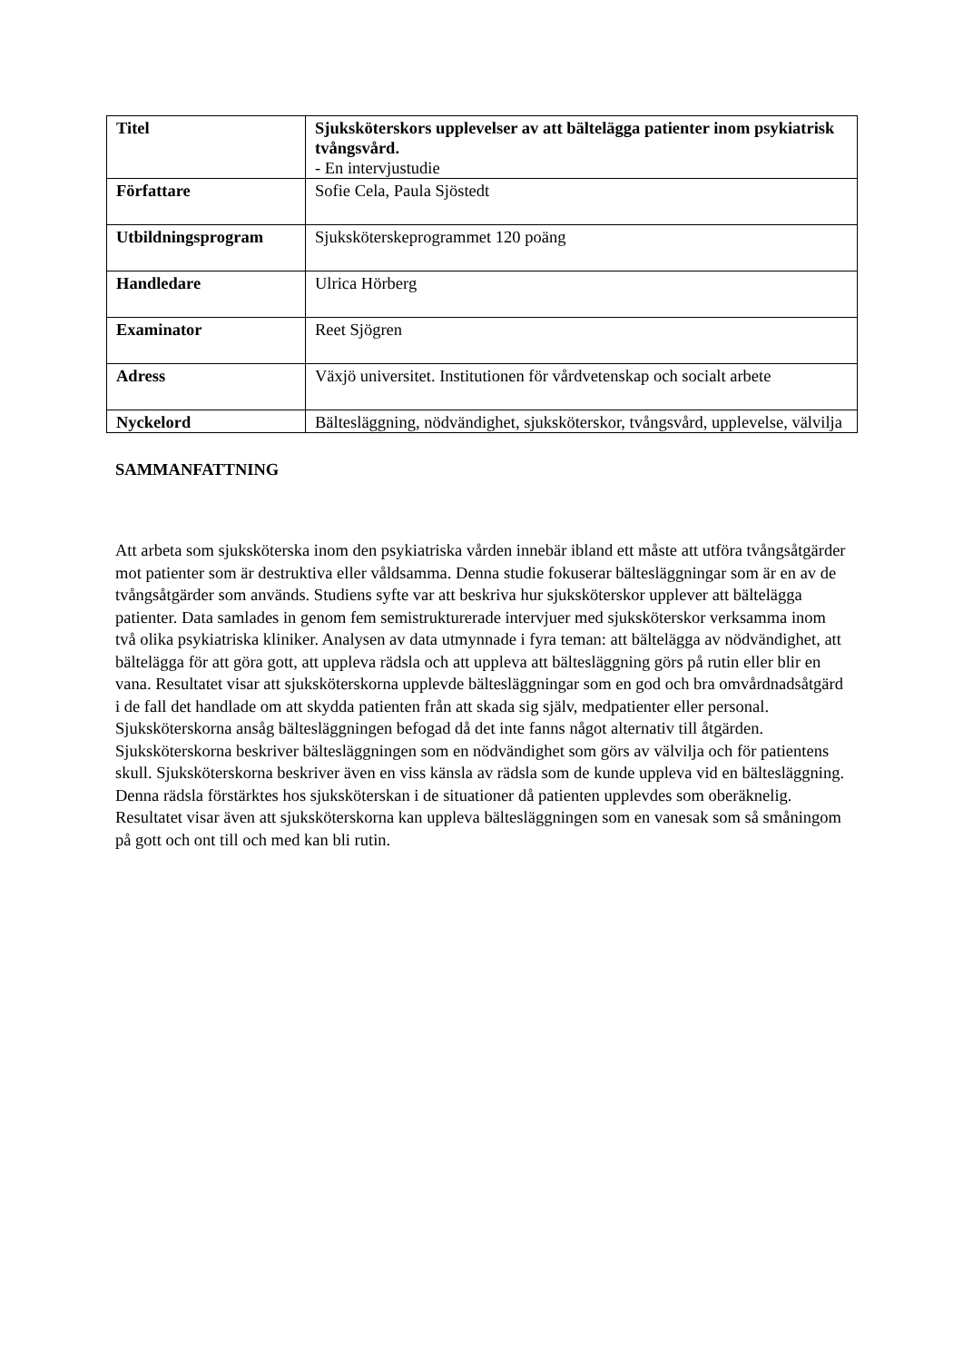| Titel | Sjuksköterskors upplevelser av att bältelägga patienter inom psykiatrisk tvångsvård. - En intervjustudie |
| Författare | Sofie Cela, Paula Sjöstedt |
| Utbildningsprogram | Sjuksköterskeprogrammet 120 poäng |
| Handledare | Ulrica Hörberg |
| Examinator | Reet Sjögren |
| Adress | Växjö universitet. Institutionen för vårdvetenskap och socialt arbete |
| Nyckelord | Bältesläggning, nödvändighet, sjuksköterskor, tvångsvård, upplevelse, välvilja |
SAMMANFATTNING
Att arbeta som sjuksköterska inom den psykiatriska vården innebär ibland ett måste att utföra tvångsåtgärder mot patienter som är destruktiva eller våldsamma. Denna studie fokuserar bältesläggningar som är en av de tvångsåtgärder som används. Studiens syfte var att beskriva hur sjuksköterskor upplever att bältelägga patienter. Data samlades in genom fem semistrukturerade intervjuer med sjuksköterskor verksamma inom två olika psykiatriska kliniker. Analysen av data utmynnade i fyra teman: att bältelägga av nödvändighet, att bältelägga för att göra gott, att uppleva rädsla och att uppleva att bältesläggning görs på rutin eller blir en vana. Resultatet visar att sjuksköterskorna upplevde bältesläggningar som en god och bra omvårdnadsåtgärd i de fall det handlade om att skydda patienten från att skada sig själv, medpatienter eller personal. Sjuksköterskorna ansåg bältesläggningen befogad då det inte fanns något alternativ till åtgärden. Sjuksköterskorna beskriver bältesläggningen som en nödvändighet som görs av välvilja och för patientens skull. Sjuksköterskorna beskriver även en viss känsla av rädsla som de kunde uppleva vid en bältesläggning. Denna rädsla förstärktes hos sjuksköterskan i de situationer då patienten upplevdes som oberäknelig. Resultatet visar även att sjuksköterskorna kan uppleva bältesläggningen som en vanesak som så småningom på gott och ont till och med kan bli rutin.